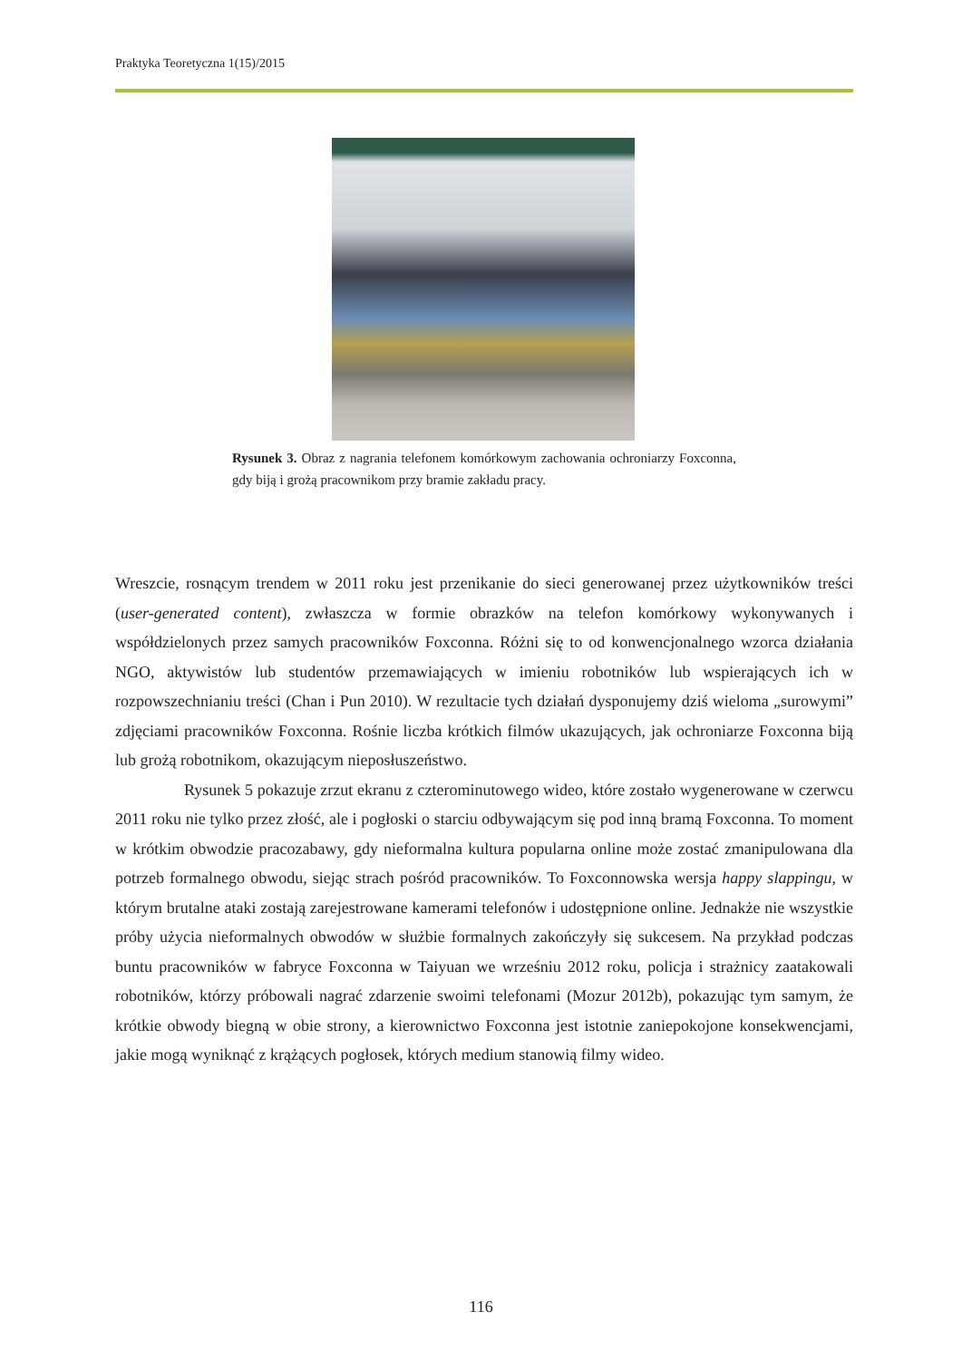Praktyka Teoretyczna 1(15)/2015
Rysunek 3. Obraz z nagrania telefonem komórkowym zachowania ochroniarzy Foxconna, gdy biją i grożą pracownikom przy bramie zakładu pracy.
Wreszcie, rosnącym trendem w 2011 roku jest przenikanie do sieci generowanej przez użytkowników treści (user-generated content), zwłaszcza w formie obrazków na telefon komórkowy wykonywanych i współdzielonych przez samych pracowników Foxconna. Różni się to od konwencjonalnego wzorca działania NGO, aktywistów lub studentów przemawiających w imieniu robotników lub wspierających ich w rozpowszechnianiu treści (Chan i Pun 2010). W rezultacie tych działań dysponujemy dziś wieloma „surowymi” zdjęciami pracowników Foxconna. Rośnie liczba krótkich filmów ukazujących, jak ochroniarze Foxconna biją lub grożą robotnikom, okazującym nieposłuszeństwo.
Rysunek 5 pokazuje zrzut ekranu z czterominutowego wideo, które zostało wygenerowane w czerwcu 2011 roku nie tylko przez złość, ale i pogłoski o starciu odbywającym się pod inną bramą Foxconna. To moment w krótkim obwodzie pracozabawy, gdy nieformalna kultura popularna online może zostać zmanipulowana dla potrzeb formalnego obwodu, siejąc strach pośród pracowników. To Foxconnowska wersja happy slappingu, w którym brutalne ataki zostają zarejestrowane kamerami telefonów i udostępnione online. Jednakże nie wszystkie próby użycia nieformalnych obwodów w służbie formalnych zakończyły się sukcesem. Na przykład podczas buntu pracowników w fabryce Foxconna w Taiyuan we wrześniu 2012 roku, policja i strażnicy zaatakowali robotników, którzy próbowali nagrać zdarzenie swoimi telefonami (Mozur 2012b), pokazując tym samym, że krótkie obwody biegną w obie strony, a kierownictwo Foxconna jest istotnie zaniepokojone konsekwencjami, jakie mogą wyniknąć z krążących pogłosek, których medium stanowią filmy wideo.
116